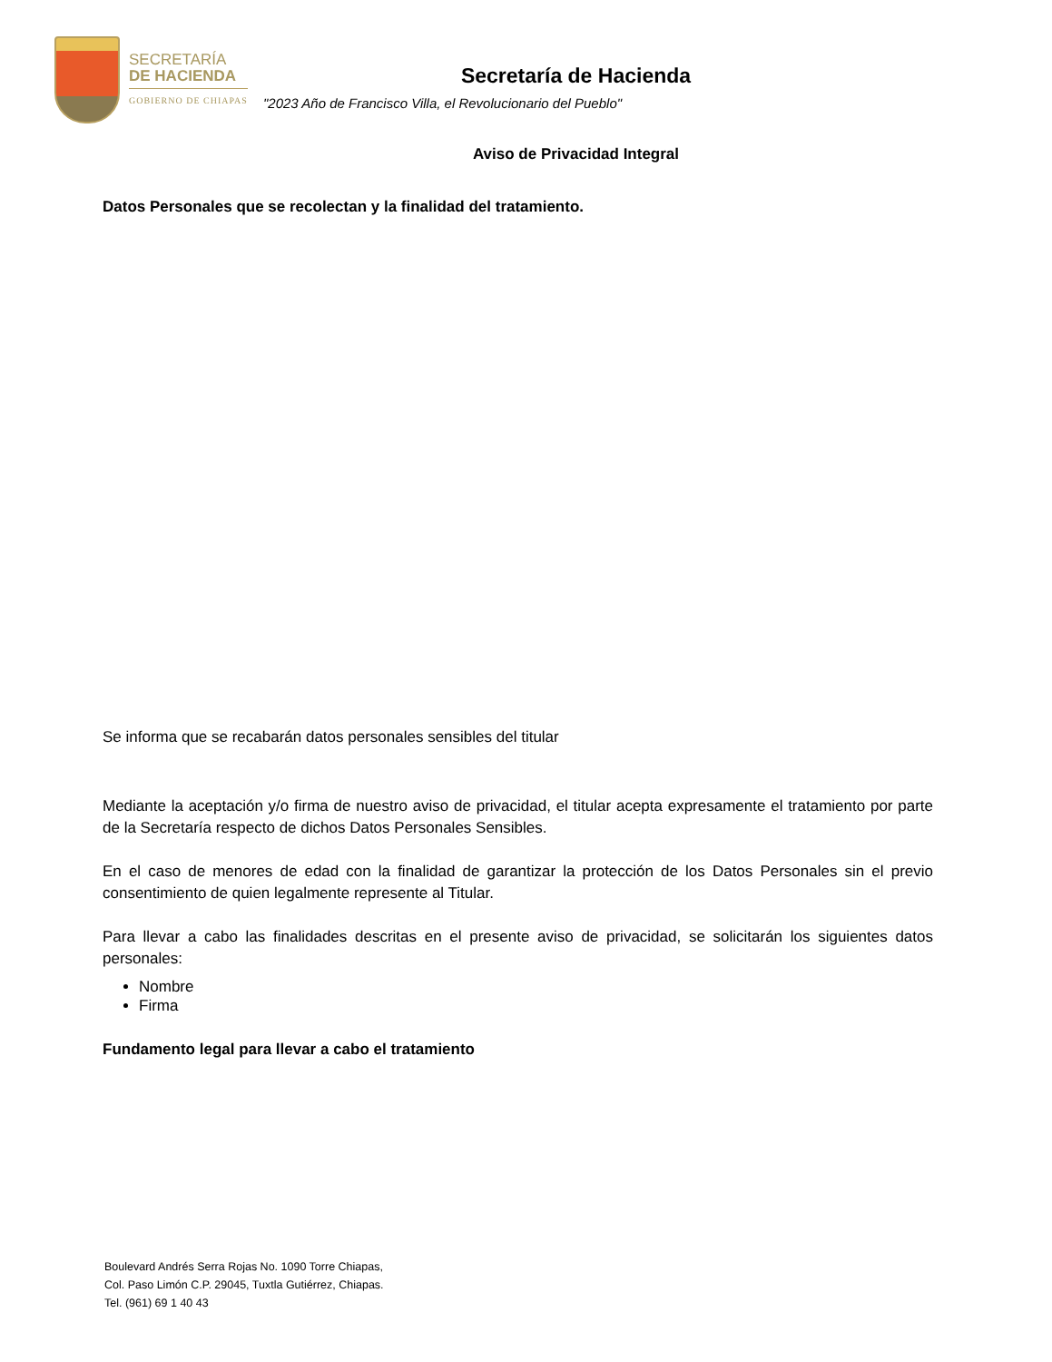SECRETARÍA
DE HACIENDA
GOBIERNO DE CHIAPAS
Secretaría de Hacienda
"2023 Año de Francisco Villa, el Revolucionario del Pueblo"
Aviso de Privacidad Integral
Datos Personales que se recolectan y la finalidad del tratamiento.
Se informa que se recabarán datos personales sensibles del titular
Mediante la aceptación y/o firma de nuestro aviso de privacidad, el titular acepta expresamente el tratamiento por parte de la Secretaría respecto de dichos Datos Personales Sensibles.
En el caso de menores de edad con la finalidad de garantizar la protección de los Datos Personales sin el previo consentimiento de quien legalmente represente al Titular.
Para llevar a cabo las finalidades descritas en el presente aviso de privacidad, se solicitarán los siguientes datos personales:
Nombre
Firma
Fundamento legal para llevar a cabo el tratamiento
Boulevard Andrés Serra Rojas No. 1090 Torre Chiapas,
Col. Paso Limón C.P. 29045, Tuxtla Gutiérrez, Chiapas.
Tel. (961) 69 1 40 43